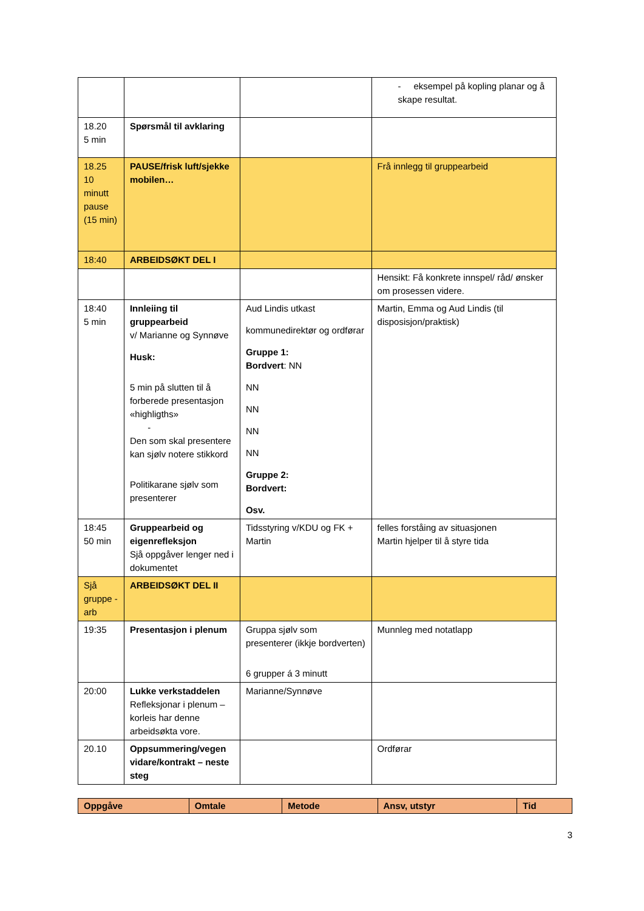| | | | - eksempel på kopling planar og å skape resultat. |
| 18.20 5 min | Spørsmål til avklaring | | |
| 18.25 10 minutt pause (15 min) | PAUSE/frisk luft/sjekke mobilen… | | Frå innlegg til gruppearbeid |
| 18:40 | ARBEIDSØKT DEL I | | |
| | | | Hensikt: Få konkrete innspel/ råd/ ønsker om prosessen videre. |
| 18:40 5 min | Innleiing til gruppearbeid v/ Marianne og Synnøve Husk: 5 min på slutten til å forberede presentasjon «highligths» - Den som skal presentere kan sjølv notere stikkord Politikarane sjølv som presenterer | Aud Lindis utkast kommunedirektør og ordførar Gruppe 1: Bordvert : NN NN NN NN NN Gruppe 2: Bordvert: Osv. | Martin, Emma og Aud Lindis (til disposisjon/praktisk) |
| 18:45 50 min | Gruppearbeid og eigenrefleksjon Sjå oppgåver lenger ned i dokumentet | Tidsstyring v/KDU og FK + Martin | felles forståing av situasjonen Martin hjelper til å styre tida |
| Sjå gruppe -arb | ARBEIDSØKT DEL II | | |
| 19:35 | Presentasjon i plenum | Gruppa sjølv som presenterer (ikkje bordverten) 6 grupper á 3 minutt | Munnleg med notatlapp |
| 20:00 | Lukke verkstaddelen Refleksjonar i plenum – korleis har denne arbeidsøkta vore. | Marianne/Synnøve | |
| 20.10 | Oppsummering/vegen vidare/kontrakt – neste steg | | Ordførar |
| Oppgåve | Omtale | Metode | Ansv, utstyr | Tid |
| --- | --- | --- | --- | --- |
3